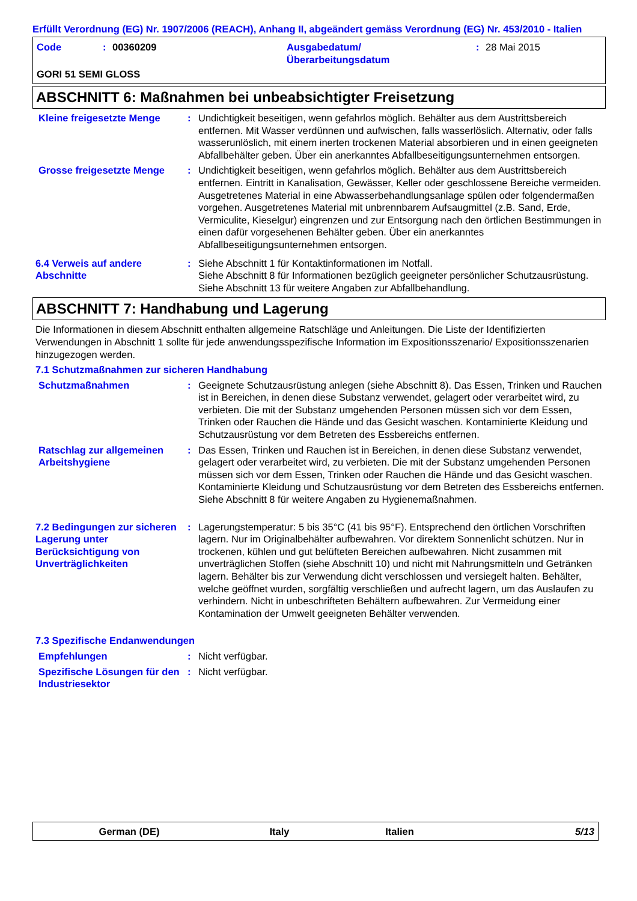Erfüllt Verordnung (EG) Nr. 1907/2006 (REACH), Anhang II, abgeändert gemäss Verordnung (EG) Nr. 453/2010 - Italien
Code: 00360209 Ausgabedatum/
Überarbeitungsdatum: 28 Mai 2015
GORI 51 SEMI GLOSS
ABSCHNITT 6: Maßnahmen bei unbeabsichtigter Freisetzung
Kleine freigesetzte Menge : Undichtigkeit beseitigen, wenn gefahrlos möglich. Behälter aus dem Austrittsbereich entfernen. Mit Wasser verdünnen und aufwischen, falls wasserlöslich. Alternativ, oder falls wasserunlöslich, mit einem inerten trockenen Material absorbieren und in einen geeigneten Abfallbehälter geben. Über ein anerkanntes Abfallbeseitigungsunternehmen entsorgen.
Grosse freigesetzte Menge : Undichtigkeit beseitigen, wenn gefahrlos möglich. Behälter aus dem Austrittsbereich entfernen. Eintritt in Kanalisation, Gewässer, Keller oder geschlossene Bereiche vermeiden. Ausgetretenes Material in eine Abwasserbehandlungsanlage spülen oder folgendermaßen vorgehen. Ausgetretenes Material mit unbrennbarem Aufsaugmittel (z.B. Sand, Erde, Vermiculite, Kieselgur) eingrenzen und zur Entsorgung nach den örtlichen Bestimmungen in einen dafür vorgesehenen Behälter geben. Über ein anerkanntes Abfallbeseitigungsunternehmen entsorgen.
6.4 Verweis auf andere Abschnitte
: Siehe Abschnitt 1 für Kontaktinformationen im Notfall.
Siehe Abschnitt 8 für Informationen bezüglich geeigneter persönlicher Schutzausrüstung.
Siehe Abschnitt 13 für weitere Angaben zur Abfallbehandlung.
ABSCHNITT 7: Handhabung und Lagerung
Die Informationen in diesem Abschnitt enthalten allgemeine Ratschläge und Anleitungen. Die Liste der Identifizierten Verwendungen in Abschnitt 1 sollte für jede anwendungsspezifische Information im Expositionsszenario/ Expositionsszenarien hinzugezogen werden.
7.1 Schutzmaßnahmen zur sicheren Handhabung
Schutzmaßnahmen : Geeignete Schutzausrüstung anlegen (siehe Abschnitt 8). Das Essen, Trinken und Rauchen ist in Bereichen, in denen diese Substanz verwendet, gelagert oder verarbeitet wird, zu verbieten. Die mit der Substanz umgehenden Personen müssen sich vor dem Essen, Trinken oder Rauchen die Hände und das Gesicht waschen. Kontaminierte Kleidung und Schutzausrüstung vor dem Betreten des Essbereichs entfernen.
Ratschlag zur allgemeinen Arbeitshygiene
: Das Essen, Trinken und Rauchen ist in Bereichen, in denen diese Substanz verwendet, gelagert oder verarbeitet wird, zu verbieten. Die mit der Substanz umgehenden Personen müssen sich vor dem Essen, Trinken oder Rauchen die Hände und das Gesicht waschen. Kontaminierte Kleidung und Schutzausrüstung vor dem Betreten des Essbereichs entfernen. Siehe Abschnitt 8 für weitere Angaben zu Hygienemaßnahmen.
7.2 Bedingungen zur sicheren Lagerung unter Berücksichtigung von Unverträglichkeiten
: Lagerungstemperatur: 5 bis 35°C (41 bis 95°F). Entsprechend den örtlichen Vorschriften lagern. Nur im Originalbehälter aufbewahren. Vor direktem Sonnenlicht schützen. Nur in trockenen, kühlen und gut belüfteten Bereichen aufbewahren. Nicht zusammen mit unverträglichen Stoffen (siehe Abschnitt 10) und nicht mit Nahrungsmitteln und Getränken lagern. Behälter bis zur Verwendung dicht verschlossen und versiegelt halten. Behälter, welche geöffnet wurden, sorgfältig verschließen und aufrecht lagern, um das Auslaufen zu verhindern. Nicht in unbeschrifteten Behältern aufbewahren. Zur Vermeidung einer Kontamination der Umwelt geeigneten Behälter verwenden.
7.3 Spezifische Endanwendungen
Empfehlungen : Nicht verfügbar.
Spezifische Lösungen für den Industriesektor
: Nicht verfügbar.
German (DE) Italy Italien 5/13